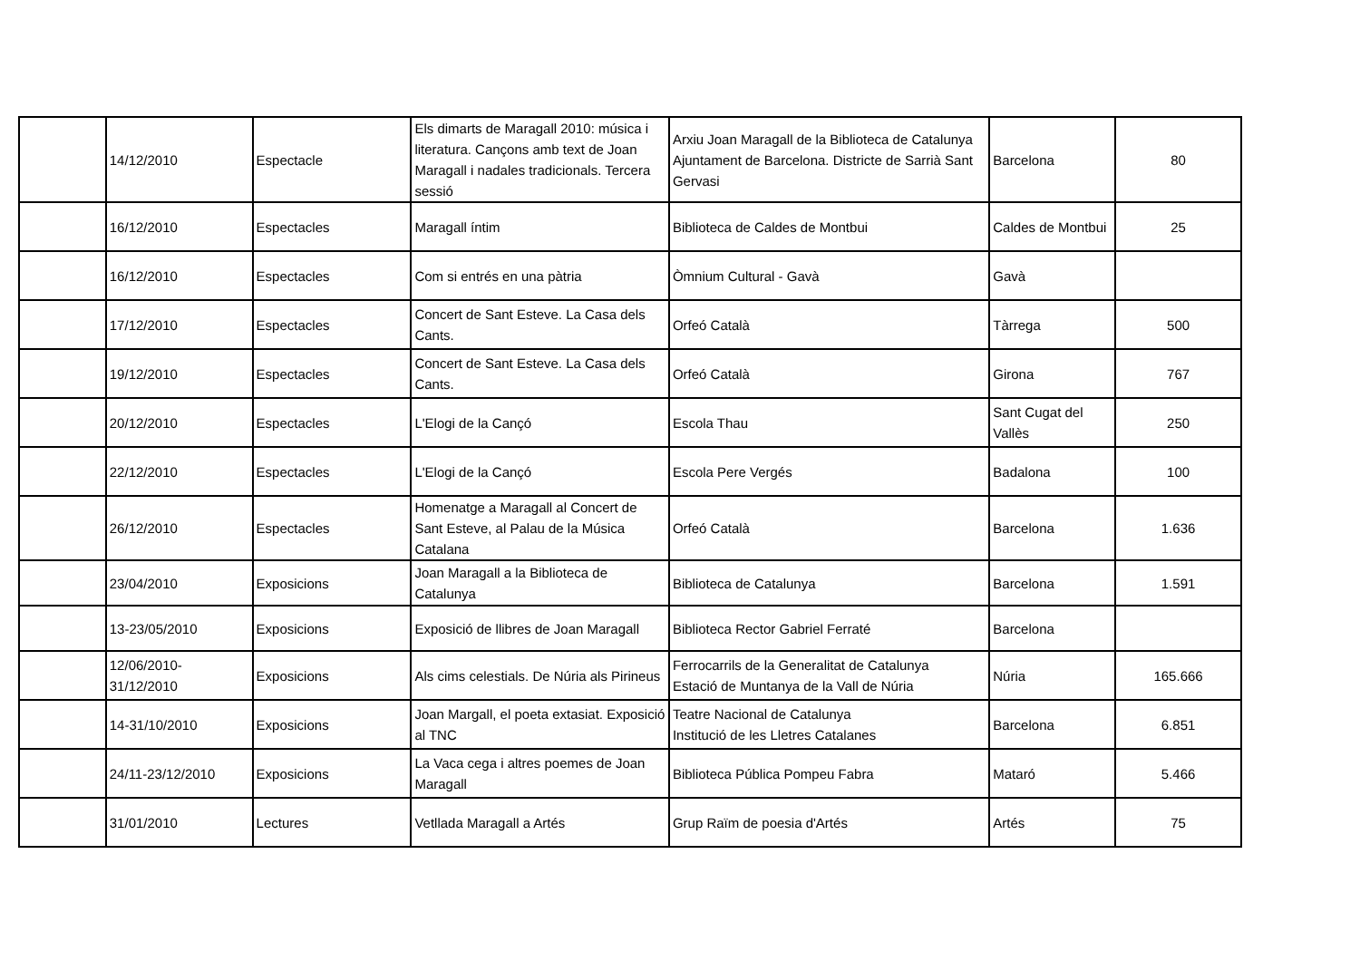| | 14/12/2010 | Espectacle | Els dimarts de Maragall 2010: música i literatura. Cançons amb text de Joan Maragall i nadales tradicionals. Tercera sessió | Arxiu Joan Maragall de la Biblioteca de Catalunya Ajuntament de Barcelona. Districte de Sarrià Sant Gervasi | Barcelona | 80 |
| | 16/12/2010 | Espectacles | Maragall íntim | Biblioteca de Caldes de Montbui | Caldes de Montbui | 25 |
| | 16/12/2010 | Espectacles | Com si entrés en una pàtria | Òmnium Cultural - Gavà | Gavà | |
| | 17/12/2010 | Espectacles | Concert de Sant Esteve. La Casa dels Cants. | Orfeó Català | Tàrrega | 500 |
| | 19/12/2010 | Espectacles | Concert de Sant Esteve. La Casa dels Cants. | Orfeó Català | Girona | 767 |
| | 20/12/2010 | Espectacles | L'Elogi de la Cançó | Escola Thau | Sant Cugat del Vallès | 250 |
| | 22/12/2010 | Espectacles | L'Elogi de la Cançó | Escola Pere Vergés | Badalona | 100 |
| | 26/12/2010 | Espectacles | Homenatge a Maragall al Concert de Sant Esteve, al Palau de la Música Catalana | Orfeó Català | Barcelona | 1.636 |
| | 23/04/2010 | Exposicions | Joan Maragall a la Biblioteca de Catalunya | Biblioteca de Catalunya | Barcelona | 1.591 |
| | 13-23/05/2010 | Exposicions | Exposició de llibres de Joan Maragall | Biblioteca Rector Gabriel Ferraté | Barcelona | |
| | 12/06/2010-31/12/2010 | Exposicions | Als cims celestials. De Núria als Pirineus | Ferrocarrils de la Generalitat de Catalunya Estació de Muntanya de la Vall de Núria | Núria | 165.666 |
| | 14-31/10/2010 | Exposicions | Joan Margall, el poeta extasiat. Exposició al TNC | Teatre Nacional de Catalunya Institució de les Lletres Catalanes | Barcelona | 6.851 |
| | 24/11-23/12/2010 | Exposicions | La Vaca cega i altres poemes de Joan Maragall | Biblioteca Pública Pompeu Fabra | Mataró | 5.466 |
| | 31/01/2010 | Lectures | Vetllada Maragall a Artés | Grup Raïm de poesia d'Artés | Artés | 75 |